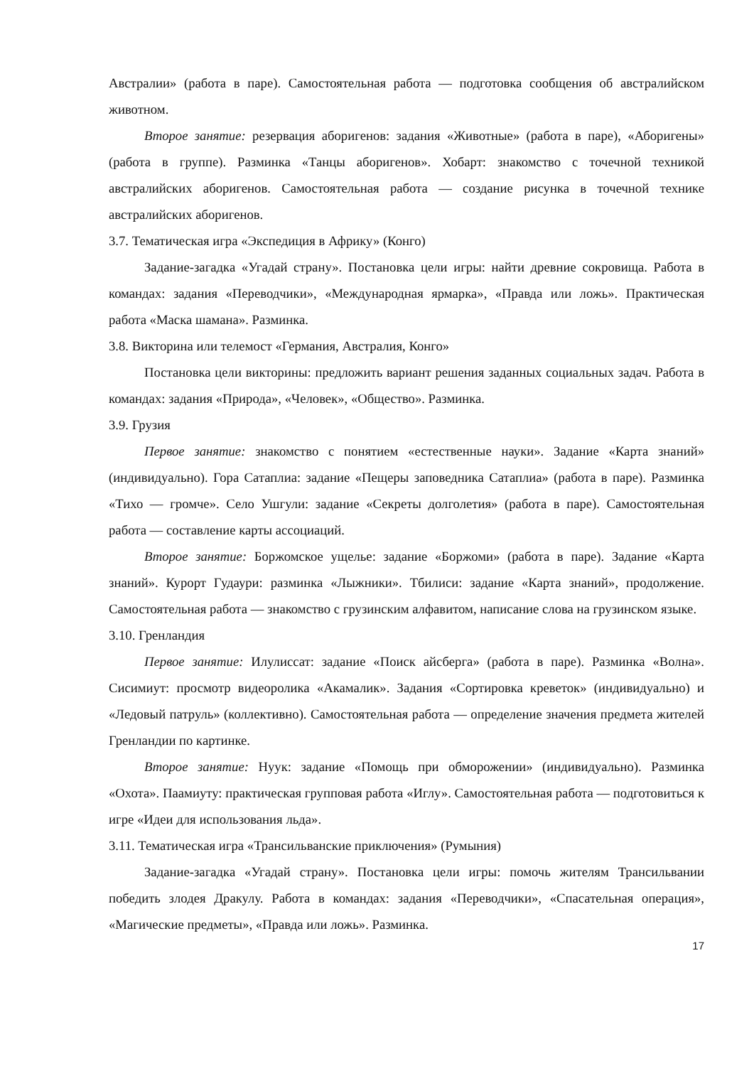Австралии» (работа в паре). Самостоятельная работа — подготовка сообщения об австралийском животном.
Второе занятие: резервация аборигенов: задания «Животные» (работа в паре), «Аборигены» (работа в группе). Разминка «Танцы аборигенов». Хобарт: знакомство с точечной техникой австралийских аборигенов. Самостоятельная работа — создание рисунка в точечной технике австралийских аборигенов.
3.7. Тематическая игра «Экспедиция в Африку» (Конго)
Задание-загадка «Угадай страну». Постановка цели игры: найти древние сокровища. Работа в командах: задания «Переводчики», «Международная ярмарка», «Правда или ложь». Практическая работа «Маска шамана». Разминка.
3.8. Викторина или телемост «Германия, Австралия, Конго»
Постановка цели викторины: предложить вариант решения заданных социальных задач. Работа в командах: задания «Природа», «Человек», «Общество». Разминка.
3.9. Грузия
Первое занятие: знакомство с понятием «естественные науки». Задание «Карта знаний» (индивидуально). Гора Сатаплиа: задание «Пещеры заповедника Сатаплиа» (работа в паре). Разминка «Тихо — громче». Село Ушгули: задание «Секреты долголетия» (работа в паре). Самостоятельная работа — составление карты ассоциаций.
Второе занятие: Боржомское ущелье: задание «Боржоми» (работа в паре). Задание «Карта знаний». Курорт Гудаури: разминка «Лыжники». Тбилиси: задание «Карта знаний», продолжение. Самостоятельная работа — знакомство с грузинским алфавитом, написание слова на грузинском языке.
3.10. Гренландия
Первое занятие: Илулиссат: задание «Поиск айсберга» (работа в паре). Разминка «Волна». Сисимиут: просмотр видеоролика «Акамалик». Задания «Сортировка креветок» (индивидуально) и «Ледовый патруль» (коллективно). Самостоятельная работа — определение значения предмета жителей Гренландии по картинке.
Второе занятие: Нуук: задание «Помощь при обморожении» (индивидуально). Разминка «Охота». Паамиуту: практическая групповая работа «Иглу». Самостоятельная работа — подготовиться к игре «Идеи для использования льда».
3.11. Тематическая игра «Трансильванские приключения» (Румыния)
Задание-загадка «Угадай страну». Постановка цели игры: помочь жителям Трансильвании победить злодея Дракулу. Работа в командах: задания «Переводчики», «Спасательная операция», «Магические предметы», «Правда или ложь». Разминка.
17